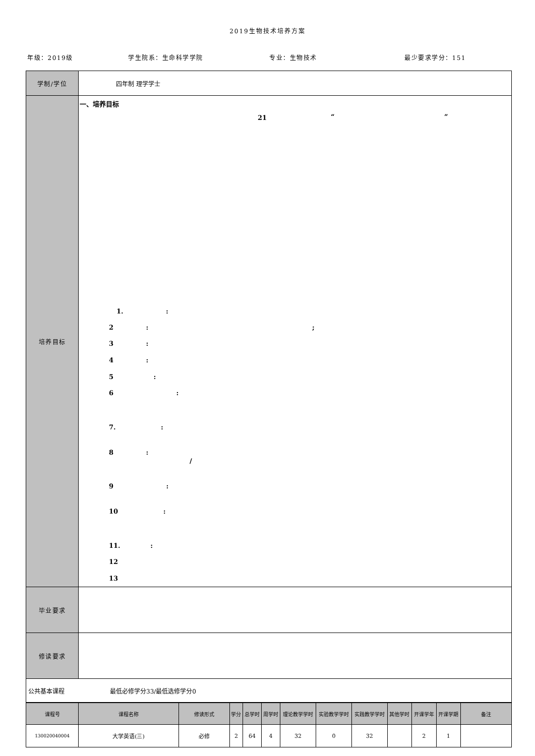2019生物技术培养方案
年级：2019级 学生院系：生命科学学院 专业：生物技术 最少要求学分：151
| 学制/学位 | 四年制 理学学士 |
| 培养目标 | 一、培养目标 21 “ ” 1. : 2 : ; 3 : 4 : 5 : 6 : 7. : 8 : / 9 : 10 : 11. : 12 13 |
| 毕业要求 | |
| 修读要求 | |
| 公共基本课程 最低必修学分33/最低选修学分0 |
| 课程号 | 课程名称 | 修读形式 | 学分 | 总学时 | 周学时 | 理论教学学时 | 实验教学学时 | 实践教学学时 | 其他学时 | 开课学年 | 开课学期 | 备注 |
| --- | --- | --- | --- | --- | --- | --- | --- | --- | --- | --- | --- | --- |
| 130020040004 | 大学英语(三) | 必修 | 2 | 64 | 4 | 32 | 0 | 32 | | 2 | 1 | |